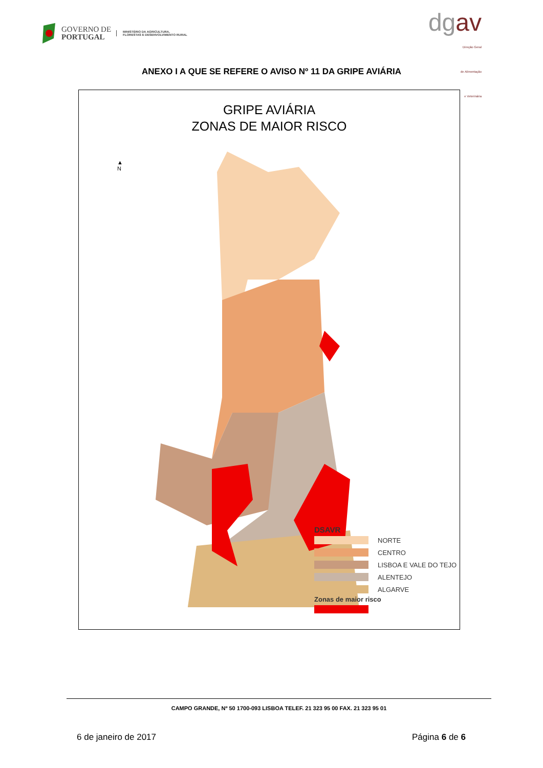GOVERNO DE
PORTUGAL
MINISTÉRIO DA AGRICULTURA,
FLORESTAS E DESENVOLVIMENTO RURAL
dgav
Direção Geral
de Alimentação
e Veterinária
ANEXO I A QUE SE REFERE O AVISO Nº 11 DA GRIPE AVIÁRIA
GRIPE AVIÁRIA
ZONAS DE MAIOR RISCO
▲
N
DSAVR
NORTE
CENTRO
LISBOA E VALE DO TEJO
ALENTEJO
ALGARVE
Zonas de maior risco
CAMPO GRANDE, Nº 50 1700-093 LISBOA TELEF. 21 323 95 00 FAX. 21 323 95 01
6 de janeiro de 2017 Página 6 de 6